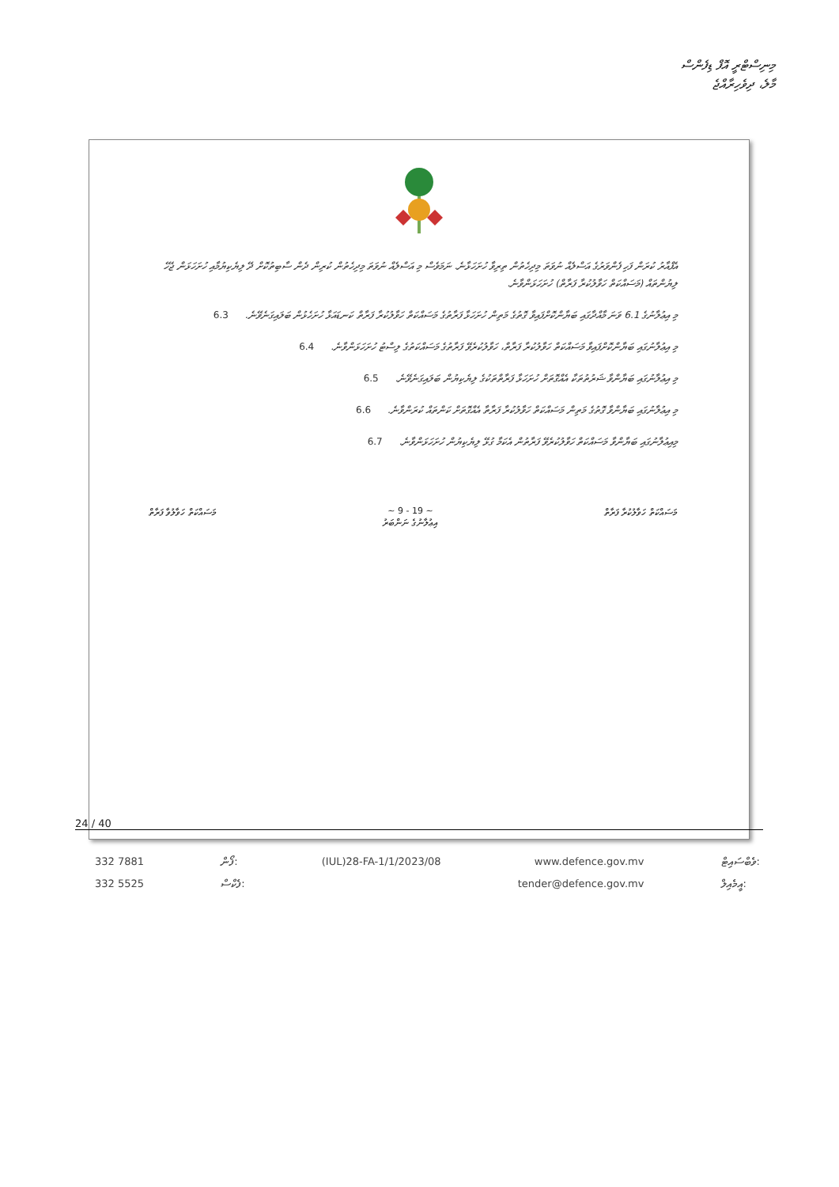މިނިސްޓްރީ އޮފް ޑިފެންސް
މާލެ، ދިވެހިރާއްޖެ
އެފްއާރު ކުރަން ފަހި ފެންވަރުގެ އަސްލެއް ނުވަތަ މިދިހެތުން ތިރިވާ ހުށަހަޅާނެ. ނަމަވެސް މި އަސްލެއް ނުވަތަ މިދިހެތުން ކުރިން ދެން ސާބިތުކޮށް ދޭ ލިޔެކިޔުމާއި ހުށަހަޅަން ޖެހޭ ލިޔުންތައް (މަސައްކަތް ހަވާލުކުރާ ފަރާތް) ހުށަހަޅަންވާނެ.
މި އިޢުލާނުގެ 6.1 ވަނަ މާއްދާގައި ބަޔާންކޮށްފައިވާ ގޮތުގެ މަތިން ހުށަހަޅާ ފަރާތުގެ މަސައްކަތް ހަވާލުކުރާ ފަރާތް ކަނޑައަޅާ ހުށަހެޅުން ބަލައިގަނެވޭނެ. 6.3
މި އިޢުލާނުގައި ބަޔާންކޮށްފައިވާ މަސައްކަތް ހަވާލުކުރާ ފަރާތް، ހަވާލުކުރެވޭ ފަރާތުގެ މަސައްކަތުގެ ލިސްޓު ހުށަހަޅަންވާނެ. 6.4
މި އިޢުލާނުގައި ބަޔާންވާ ޝަރުތުތަކާ އެއްގޮތަށް ހުށަހަޅާ ފަރާތްތަކުގެ ލިޔެކިޔުން ބަލައިގަނެވޭނެ. 6.5
މި އިޢުލާނުގައި ބަޔާންވާ ގޮތުގެ މަތިން މަސައްކަތް ހަވާލުކުރާ ފަރާތާ އެއްގޮތަށް ކަންތައް ކުރަންވާނެ. 6.6
މިއިޢުލާނުގައި ބަޔާންވާ މަސައްކަތް ހަވާލުކުރެވޭ ފަރާތުން އެކަމާ ގުޅޭ ލިޔެކިޔުން ހުށަހަޅަންވާނެ. 6.7
މަސައްކަތް ހަވާލުކުރާ ފަރާތް ~ 9 - 19 ~
އިޢުލާނުގެ ނަންބަރު މަސައްކަތް ހަވާލުވާ ފަރާތް
24 / 40
332 7881
332 5525
ފޯން:
ފެކްސް:
(IUL)28-FA-1/1/2023/08 www.defence.gov.mv
tender@defence.gov.mv
ވެބްސައިޓް:
އީމެއިލް: